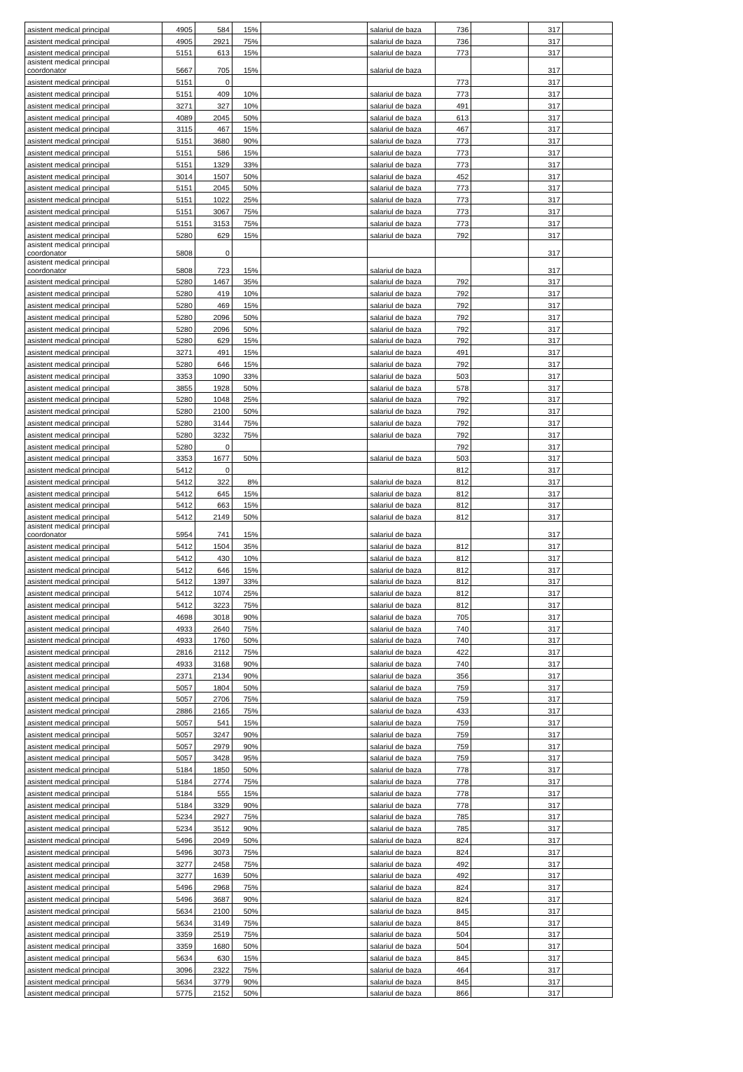| asistent medical principal | 4905 | 584 | 15% | | salariul de baza | 736 | | 317 | |
| asistent medical principal | 4905 | 2921 | 75% | | salariul de baza | 736 | | 317 | |
| asistent medical principal | 5151 | 613 | 15% | | salariul de baza | 773 | | 317 | |
| asistent medical principal coordonator | 5667 | 705 | 15% | | salariul de baza | | | 317 | |
| asistent medical principal | 5151 | 0 | | | | 773 | | 317 | |
| asistent medical principal | 5151 | 409 | 10% | | salariul de baza | 773 | | 317 | |
| asistent medical principal | 3271 | 327 | 10% | | salariul de baza | 491 | | 317 | |
| asistent medical principal | 4089 | 2045 | 50% | | salariul de baza | 613 | | 317 | |
| asistent medical principal | 3115 | 467 | 15% | | salariul de baza | 467 | | 317 | |
| asistent medical principal | 5151 | 3680 | 90% | | salariul de baza | 773 | | 317 | |
| asistent medical principal | 5151 | 586 | 15% | | salariul de baza | 773 | | 317 | |
| asistent medical principal | 5151 | 1329 | 33% | | salariul de baza | 773 | | 317 | |
| asistent medical principal | 3014 | 1507 | 50% | | salariul de baza | 452 | | 317 | |
| asistent medical principal | 5151 | 2045 | 50% | | salariul de baza | 773 | | 317 | |
| asistent medical principal | 5151 | 1022 | 25% | | salariul de baza | 773 | | 317 | |
| asistent medical principal | 5151 | 3067 | 75% | | salariul de baza | 773 | | 317 | |
| asistent medical principal | 5151 | 3153 | 75% | | salariul de baza | 773 | | 317 | |
| asistent medical principal | 5280 | 629 | 15% | | salariul de baza | 792 | | 317 | |
| asistent medical principal coordonator | 5808 | 0 | | | | | | 317 | |
| asistent medical principal coordonator | 5808 | 723 | 15% | | salariul de baza | | | 317 | |
| asistent medical principal | 5280 | 1467 | 35% | | salariul de baza | 792 | | 317 | |
| asistent medical principal | 5280 | 419 | 10% | | salariul de baza | 792 | | 317 | |
| asistent medical principal | 5280 | 469 | 15% | | salariul de baza | 792 | | 317 | |
| asistent medical principal | 5280 | 2096 | 50% | | salariul de baza | 792 | | 317 | |
| asistent medical principal | 5280 | 2096 | 50% | | salariul de baza | 792 | | 317 | |
| asistent medical principal | 5280 | 629 | 15% | | salariul de baza | 792 | | 317 | |
| asistent medical principal | 3271 | 491 | 15% | | salariul de baza | 491 | | 317 | |
| asistent medical principal | 5280 | 646 | 15% | | salariul de baza | 792 | | 317 | |
| asistent medical principal | 3353 | 1090 | 33% | | salariul de baza | 503 | | 317 | |
| asistent medical principal | 3855 | 1928 | 50% | | salariul de baza | 578 | | 317 | |
| asistent medical principal | 5280 | 1048 | 25% | | salariul de baza | 792 | | 317 | |
| asistent medical principal | 5280 | 2100 | 50% | | salariul de baza | 792 | | 317 | |
| asistent medical principal | 5280 | 3144 | 75% | | salariul de baza | 792 | | 317 | |
| asistent medical principal | 5280 | 3232 | 75% | | salariul de baza | 792 | | 317 | |
| asistent medical principal | 5280 | 0 | | | | 792 | | 317 | |
| asistent medical principal | 3353 | 1677 | 50% | | salariul de baza | 503 | | 317 | |
| asistent medical principal | 5412 | 0 | | | | 812 | | 317 | |
| asistent medical principal | 5412 | 322 | 8% | | salariul de baza | 812 | | 317 | |
| asistent medical principal | 5412 | 645 | 15% | | salariul de baza | 812 | | 317 | |
| asistent medical principal | 5412 | 663 | 15% | | salariul de baza | 812 | | 317 | |
| asistent medical principal | 5412 | 2149 | 50% | | salariul de baza | 812 | | 317 | |
| asistent medical principal coordonator | 5954 | 741 | 15% | | salariul de baza | | | 317 | |
| asistent medical principal | 5412 | 1504 | 35% | | salariul de baza | 812 | | 317 | |
| asistent medical principal | 5412 | 430 | 10% | | salariul de baza | 812 | | 317 | |
| asistent medical principal | 5412 | 646 | 15% | | salariul de baza | 812 | | 317 | |
| asistent medical principal | 5412 | 1397 | 33% | | salariul de baza | 812 | | 317 | |
| asistent medical principal | 5412 | 1074 | 25% | | salariul de baza | 812 | | 317 | |
| asistent medical principal | 5412 | 3223 | 75% | | salariul de baza | 812 | | 317 | |
| asistent medical principal | 4698 | 3018 | 90% | | salariul de baza | 705 | | 317 | |
| asistent medical principal | 4933 | 2640 | 75% | | salariul de baza | 740 | | 317 | |
| asistent medical principal | 4933 | 1760 | 50% | | salariul de baza | 740 | | 317 | |
| asistent medical principal | 2816 | 2112 | 75% | | salariul de baza | 422 | | 317 | |
| asistent medical principal | 4933 | 3168 | 90% | | salariul de baza | 740 | | 317 | |
| asistent medical principal | 2371 | 2134 | 90% | | salariul de baza | 356 | | 317 | |
| asistent medical principal | 5057 | 1804 | 50% | | salariul de baza | 759 | | 317 | |
| asistent medical principal | 5057 | 2706 | 75% | | salariul de baza | 759 | | 317 | |
| asistent medical principal | 2886 | 2165 | 75% | | salariul de baza | 433 | | 317 | |
| asistent medical principal | 5057 | 541 | 15% | | salariul de baza | 759 | | 317 | |
| asistent medical principal | 5057 | 3247 | 90% | | salariul de baza | 759 | | 317 | |
| asistent medical principal | 5057 | 2979 | 90% | | salariul de baza | 759 | | 317 | |
| asistent medical principal | 5057 | 3428 | 95% | | salariul de baza | 759 | | 317 | |
| asistent medical principal | 5184 | 1850 | 50% | | salariul de baza | 778 | | 317 | |
| asistent medical principal | 5184 | 2774 | 75% | | salariul de baza | 778 | | 317 | |
| asistent medical principal | 5184 | 555 | 15% | | salariul de baza | 778 | | 317 | |
| asistent medical principal | 5184 | 3329 | 90% | | salariul de baza | 778 | | 317 | |
| asistent medical principal | 5234 | 2927 | 75% | | salariul de baza | 785 | | 317 | |
| asistent medical principal | 5234 | 3512 | 90% | | salariul de baza | 785 | | 317 | |
| asistent medical principal | 5496 | 2049 | 50% | | salariul de baza | 824 | | 317 | |
| asistent medical principal | 5496 | 3073 | 75% | | salariul de baza | 824 | | 317 | |
| asistent medical principal | 3277 | 2458 | 75% | | salariul de baza | 492 | | 317 | |
| asistent medical principal | 3277 | 1639 | 50% | | salariul de baza | 492 | | 317 | |
| asistent medical principal | 5496 | 2968 | 75% | | salariul de baza | 824 | | 317 | |
| asistent medical principal | 5496 | 3687 | 90% | | salariul de baza | 824 | | 317 | |
| asistent medical principal | 5634 | 2100 | 50% | | salariul de baza | 845 | | 317 | |
| asistent medical principal | 5634 | 3149 | 75% | | salariul de baza | 845 | | 317 | |
| asistent medical principal | 3359 | 2519 | 75% | | salariul de baza | 504 | | 317 | |
| asistent medical principal | 3359 | 1680 | 50% | | salariul de baza | 504 | | 317 | |
| asistent medical principal | 5634 | 630 | 15% | | salariul de baza | 845 | | 317 | |
| asistent medical principal | 3096 | 2322 | 75% | | salariul de baza | 464 | | 317 | |
| asistent medical principal | 5634 | 3779 | 90% | | salariul de baza | 845 | | 317 | |
| asistent medical principal | 5775 | 2152 | 50% | | salariul de baza | 866 | | 317 | |